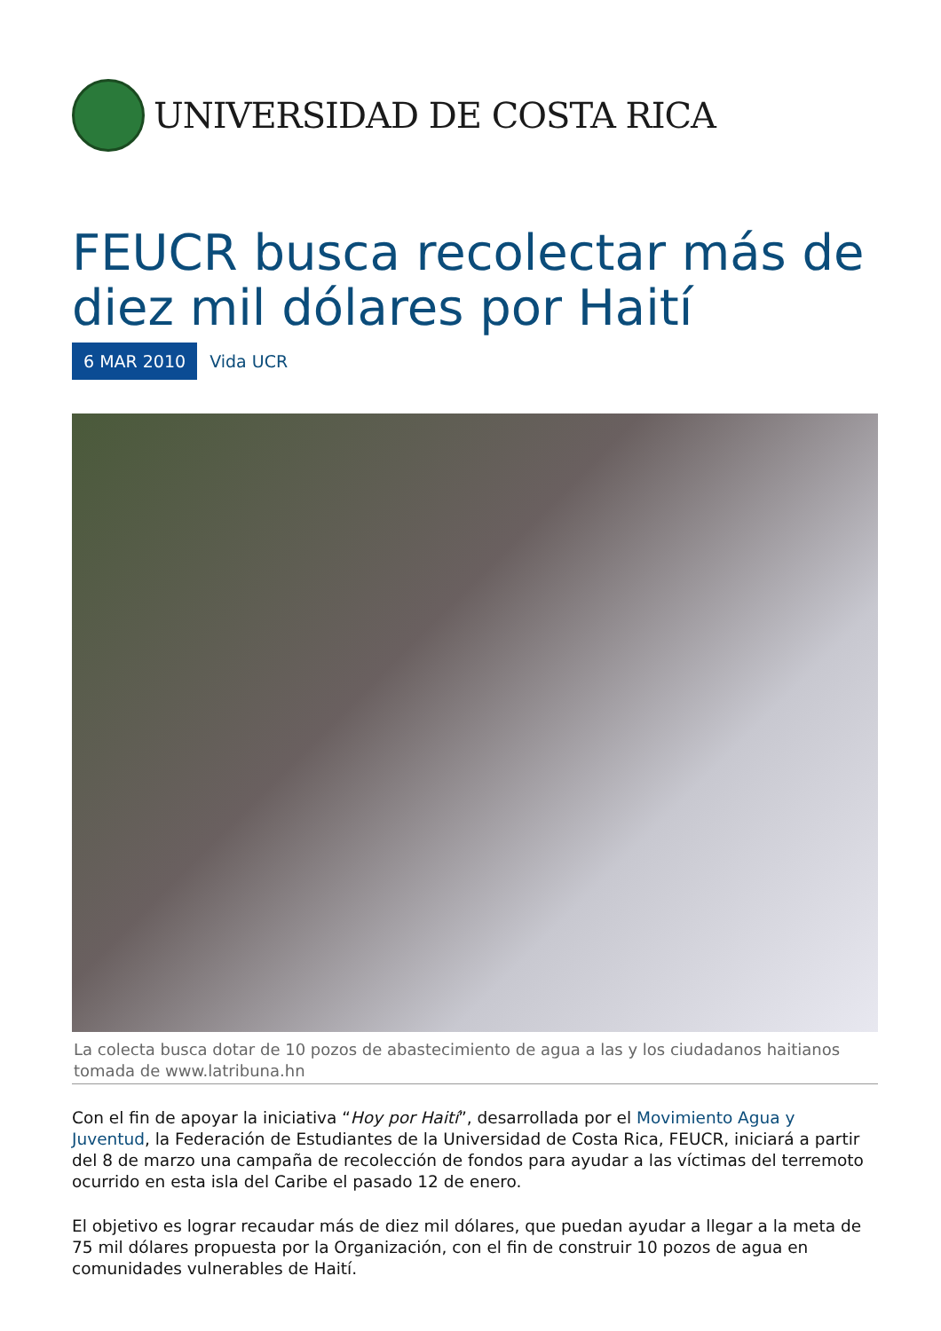UNIVERSIDAD DE COSTA RICA
FEUCR busca recolectar más de diez mil dólares por Haití
6 MAR 2010 Vida UCR
La colecta busca dotar de 10 pozos de abastecimiento de agua a las y los ciudadanos haitianos tomada de www.latribuna.hn
Con el fin de apoyar la iniciativa “Hoy por Haití”, desarrollada por el Movimiento Agua y Juventud, la Federación de Estudiantes de la Universidad de Costa Rica, FEUCR, iniciará a partir del 8 de marzo una campaña de recolección de fondos para ayudar a las víctimas del terremoto ocurrido en esta isla del Caribe el pasado 12 de enero.
El objetivo es lograr recaudar más de diez mil dólares, que puedan ayudar a llegar a la meta de 75 mil dólares propuesta por la Organización, con el fin de construir 10 pozos de agua en comunidades vulnerables de Haití.